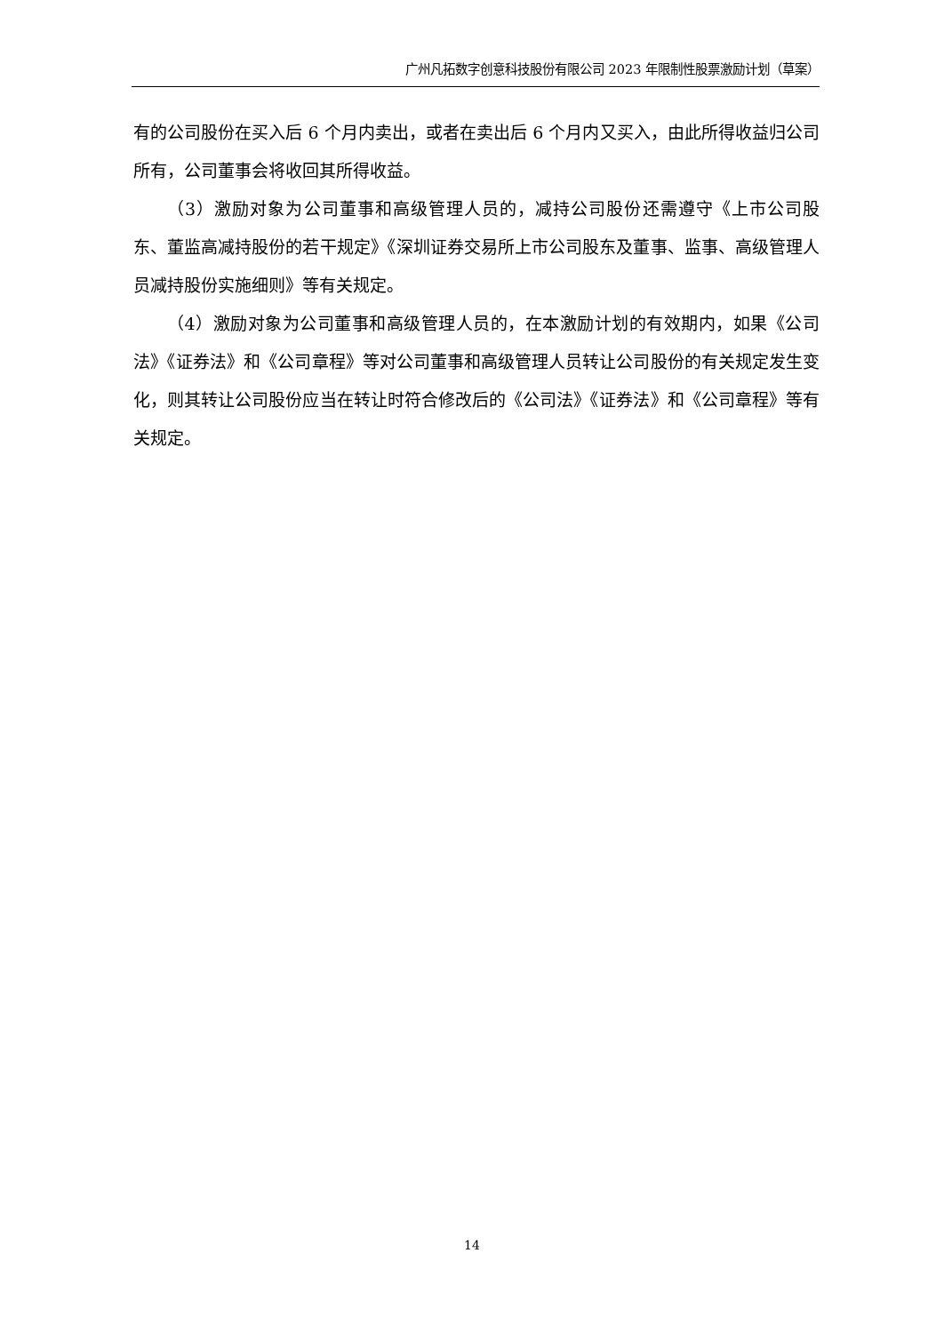广州凡拓数字创意科技股份有限公司 2023 年限制性股票激励计划（草案）
有的公司股份在买入后 6 个月内卖出，或者在卖出后 6 个月内又买入，由此所得收益归公司所有，公司董事会将收回其所得收益。
（3）激励对象为公司董事和高级管理人员的，减持公司股份还需遵守《上市公司股东、董监高减持股份的若干规定》《深圳证券交易所上市公司股东及董事、监事、高级管理人员减持股份实施细则》等有关规定。
（4）激励对象为公司董事和高级管理人员的，在本激励计划的有效期内，如果《公司法》《证券法》和《公司章程》等对公司董事和高级管理人员转让公司股份的有关规定发生变化，则其转让公司股份应当在转让时符合修改后的《公司法》《证券法》和《公司章程》等有关规定。
14